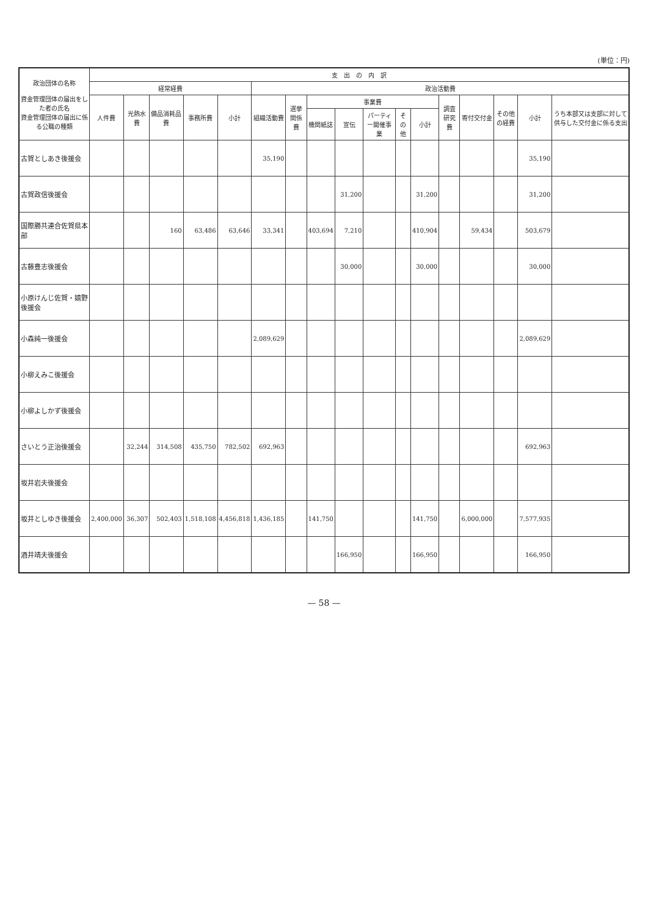(単位：円)
| 政治団体の名称 資金管理団体の届出をした者の氏名 資金管理団体の届出に係る公職の種類 | 支 出 の 内 訳 | | | | | | | | | | | | | | | | |
| --- | --- | --- | --- | --- | --- | --- | --- | --- | --- | --- | --- | --- | --- | --- | --- | --- | --- |
| | 経常経費 | | | | | 政治活動費 | | | | | | | | | | | |
| | 人件費 | 光熱水費 | 備品消耗品費 | 事務所費 | 小計 | 組織活動費 | 選挙関係費 | 事業費 | | | | | 調査研究費 | 寄付交付金 | その他の経費 | 小計 | うち本部又は支部に対して供与した交付金に係る支出 |
| | | | | | | | | 機関紙誌 | 宣伝 | パーティー開催事業 | その他 | 小計 | | | | | |
| 古賀としあき後援会 | | | | | | 35,190 | | | | | | | | | | 35,190 | |
| 古賀政信後援会 | | | | | | | | | 31,200 | | | 31,200 | | | | 31,200 | |
| 国際勝共連合佐賀県本部 | | | 160 | 63,486 | 63,646 | 33,341 | | 403,694 | 7,210 | | | 410,904 | | 59,434 | | 503,679 | |
| 古藤豊志後援会 | | | | | | | | | 30,000 | | | 30,000 | | | | 30,000 | |
| 小原けんじ佐賀・嬉野後援会 | | | | | | | | | | | | | | | | | |
| 小森純一後援会 | | | | | | 2,089,629 | | | | | | | | | | 2,089,629 | |
| 小柳えみこ後援会 | | | | | | | | | | | | | | | | | |
| 小柳よしかず後援会 | | | | | | | | | | | | | | | | | |
| さいとう正治後援会 | | 32,244 | 314,508 | 435,750 | 782,502 | 692,963 | | | | | | | | | | 692,963 | |
| 坂井岩夫後援会 | | | | | | | | | | | | | | | | | |
| 坂井としゆき後援会 | 2,400,000 | 36,307 | 502,403 | 1,518,108 | 4,456,818 | 1,436,185 | | 141,750 | | | | 141,750 | | 6,000,000 | | 7,577,935 | |
| 酒井靖夫後援会 | | | | | | | | | 166,950 | | | 166,950 | | | | 166,950 | |
— 58 —